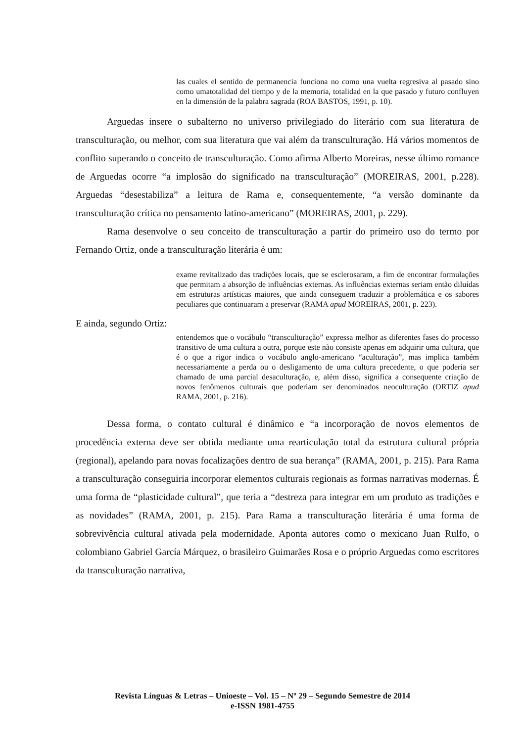las cuales el sentido de permanencia funciona no como una vuelta regresiva al pasado sino como umatotalidad del tiempo y de la memoria, totalidad en la que pasado y futuro confluyen en la dimensión de la palabra sagrada (ROA BASTOS, 1991, p. 10).
Arguedas insere o subalterno no universo privilegiado do literário com sua literatura de transculturação, ou melhor, com sua literatura que vai além da transculturação. Há vários momentos de conflito superando o conceito de transculturação. Como afirma Alberto Moreiras, nesse último romance de Arguedas ocorre “a implosão do significado na transculturação” (MOREIRAS, 2001, p.228). Arguedas “desestabiliza” a leitura de Rama e, consequentemente, “a versão dominante da transculturação crítica no pensamento latino-americano” (MOREIRAS, 2001, p. 229).
Rama desenvolve o seu conceito de transculturação a partir do primeiro uso do termo por Fernando Ortiz, onde a transculturação literária é um:
exame revitalizado das tradições locais, que se esclerosaram, a fim de encontrar formulações que permitam a absorção de influências externas. As influências externas seriam então diluídas em estruturas artísticas maiores, que ainda conseguem traduzir a problemática e os sabores peculiares que continuaram a preservar (RAMA apud MOREIRAS, 2001, p. 223).
E ainda, segundo Ortiz:
entendemos que o vocábulo “transculturação” expressa melhor as diferentes fases do processo transitivo de uma cultura a outra, porque este não consiste apenas em adquirir uma cultura, que é o que a rigor indica o vocábulo anglo-americano “aculturação”, mas implica também necessariamente a perda ou o desligamento de uma cultura precedente, o que poderia ser chamado de uma parcial desaculturação, e, além disso, significa a consequente criação de novos fenômenos culturais que poderiam ser denominados neoculturação (ORTIZ apud RAMA, 2001, p. 216).
Dessa forma, o contato cultural é dinâmico e “a incorporação de novos elementos de procedência externa deve ser obtida mediante uma rearticulação total da estrutura cultural própria (regional), apelando para novas focalizações dentro de sua herança” (RAMA, 2001, p. 215). Para Rama a transculturação conseguiria incorporar elementos culturais regionais as formas narrativas modernas. É uma forma de “plasticidade cultural”, que teria a “destreza para integrar em um produto as tradições e as novidades” (RAMA, 2001, p. 215). Para Rama a transculturação literária é uma forma de sobrevivência cultural ativada pela modernidade. Aponta autores como o mexicano Juan Rulfo, o colombiano Gabriel García Márquez, o brasileiro Guimarães Rosa e o próprio Arguedas como escritores da transculturação narrativa,
Revista Línguas & Letras – Unioeste – Vol. 15 – Nº 29 – Segundo Semestre de 2014
e-ISSN 1981-4755